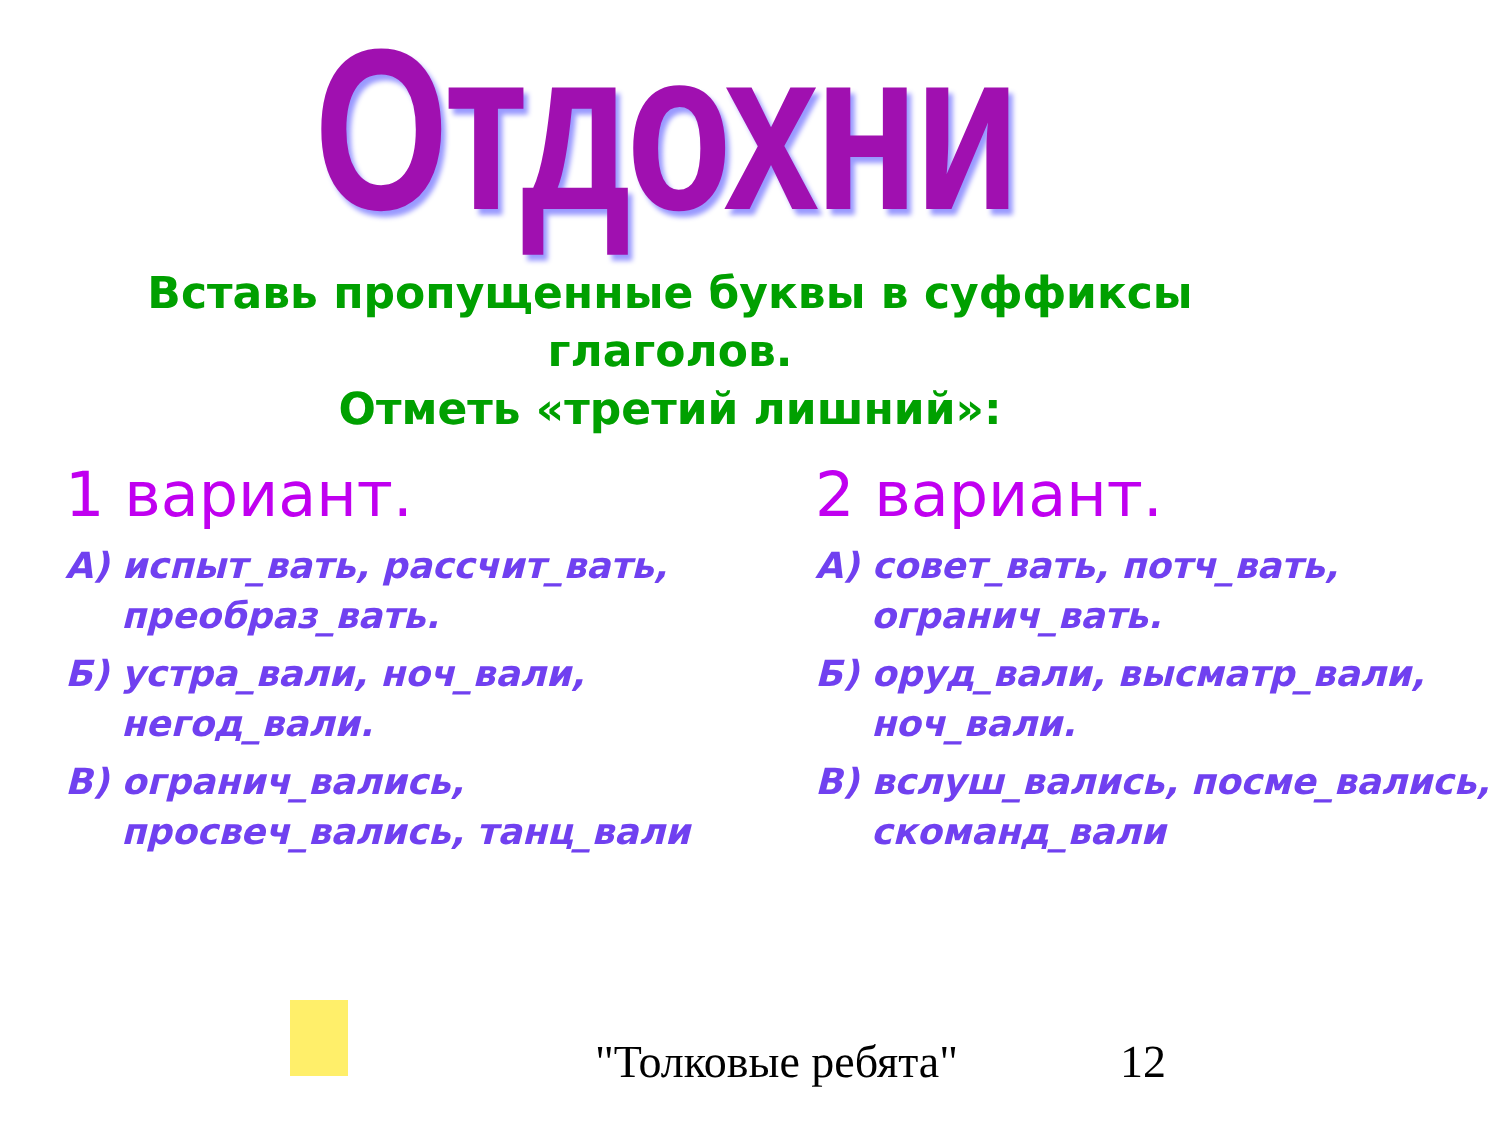Отдохни
Вставь пропущенные буквы в суффиксы глаголов.
Отметь «третий лишний»:
1 вариант.
А) испыт_вать, рассчит_вать, преобраз_вать.
Б) устра_вали, ноч_вали, негод_вали.
В) огранич_вались, просвеч_вались, танц_вали
2 вариант.
А) совет_вать, потч_вать, огранич_вать.
Б) оруд_вали, высматр_вали, ноч_вали.
В) вслуш_вались, посме_вались, скоманд_вали
"Толковые ребята" 12